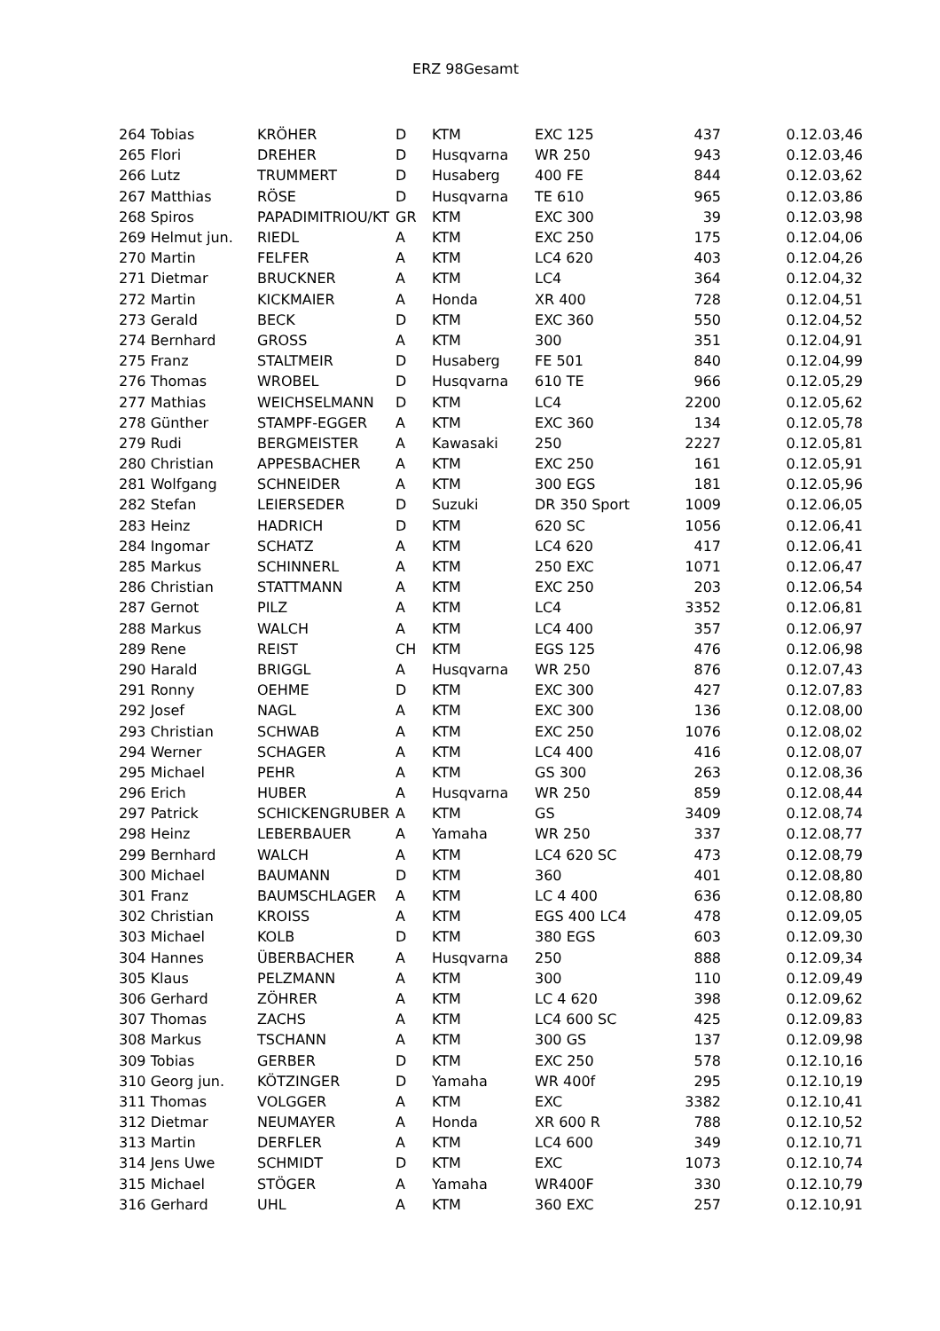ERZ 98Gesamt
| 264 Tobias | KRÖHER | D | KTM | EXC 125 | 437 | 0.12.03,46 |
| 265 Flori | DREHER | D | Husqvarna | WR 250 | 943 | 0.12.03,46 |
| 266 Lutz | TRUMMERT | D | Husaberg | 400 FE | 844 | 0.12.03,62 |
| 267 Matthias | RÖSE | D | Husqvarna | TE 610 | 965 | 0.12.03,86 |
| 268 Spiros | PAPADIMITRIOU/KT | GR | KTM | EXC 300 | 39 | 0.12.03,98 |
| 269 Helmut jun. | RIEDL | A | KTM | EXC 250 | 175 | 0.12.04,06 |
| 270 Martin | FELFER | A | KTM | LC4 620 | 403 | 0.12.04,26 |
| 271 Dietmar | BRUCKNER | A | KTM | LC4 | 364 | 0.12.04,32 |
| 272 Martin | KICKMAIER | A | Honda | XR 400 | 728 | 0.12.04,51 |
| 273 Gerald | BECK | D | KTM | EXC 360 | 550 | 0.12.04,52 |
| 274 Bernhard | GROSS | A | KTM | 300 | 351 | 0.12.04,91 |
| 275 Franz | STALTMEIR | D | Husaberg | FE 501 | 840 | 0.12.04,99 |
| 276 Thomas | WROBEL | D | Husqvarna | 610 TE | 966 | 0.12.05,29 |
| 277 Mathias | WEICHSELMANN | D | KTM | LC4 | 2200 | 0.12.05,62 |
| 278 Günther | STAMPF-EGGER | A | KTM | EXC 360 | 134 | 0.12.05,78 |
| 279 Rudi | BERGMEISTER | A | Kawasaki | 250 | 2227 | 0.12.05,81 |
| 280 Christian | APPESBACHER | A | KTM | EXC 250 | 161 | 0.12.05,91 |
| 281 Wolfgang | SCHNEIDER | A | KTM | 300 EGS | 181 | 0.12.05,96 |
| 282 Stefan | LEIERSEDER | D | Suzuki | DR 350 Sport | 1009 | 0.12.06,05 |
| 283 Heinz | HADRICH | D | KTM | 620 SC | 1056 | 0.12.06,41 |
| 284 Ingomar | SCHATZ | A | KTM | LC4 620 | 417 | 0.12.06,41 |
| 285 Markus | SCHINNERL | A | KTM | 250 EXC | 1071 | 0.12.06,47 |
| 286 Christian | STATTMANN | A | KTM | EXC 250 | 203 | 0.12.06,54 |
| 287 Gernot | PILZ | A | KTM | LC4 | 3352 | 0.12.06,81 |
| 288 Markus | WALCH | A | KTM | LC4 400 | 357 | 0.12.06,97 |
| 289 Rene | REIST | CH | KTM | EGS 125 | 476 | 0.12.06,98 |
| 290 Harald | BRIGGL | A | Husqvarna | WR 250 | 876 | 0.12.07,43 |
| 291 Ronny | OEHME | D | KTM | EXC 300 | 427 | 0.12.07,83 |
| 292 Josef | NAGL | A | KTM | EXC 300 | 136 | 0.12.08,00 |
| 293 Christian | SCHWAB | A | KTM | EXC 250 | 1076 | 0.12.08,02 |
| 294 Werner | SCHAGER | A | KTM | LC4 400 | 416 | 0.12.08,07 |
| 295 Michael | PEHR | A | KTM | GS 300 | 263 | 0.12.08,36 |
| 296 Erich | HUBER | A | Husqvarna | WR 250 | 859 | 0.12.08,44 |
| 297 Patrick | SCHICKENGRUBER | A | KTM | GS | 3409 | 0.12.08,74 |
| 298 Heinz | LEBERBAUER | A | Yamaha | WR 250 | 337 | 0.12.08,77 |
| 299 Bernhard | WALCH | A | KTM | LC4 620 SC | 473 | 0.12.08,79 |
| 300 Michael | BAUMANN | D | KTM | 360 | 401 | 0.12.08,80 |
| 301 Franz | BAUMSCHLAGER | A | KTM | LC 4 400 | 636 | 0.12.08,80 |
| 302 Christian | KROISS | A | KTM | EGS 400 LC4 | 478 | 0.12.09,05 |
| 303 Michael | KOLB | D | KTM | 380 EGS | 603 | 0.12.09,30 |
| 304 Hannes | ÜBERBACHER | A | Husqvarna | 250 | 888 | 0.12.09,34 |
| 305 Klaus | PELZMANN | A | KTM | 300 | 110 | 0.12.09,49 |
| 306 Gerhard | ZÖHRER | A | KTM | LC 4 620 | 398 | 0.12.09,62 |
| 307 Thomas | ZACHS | A | KTM | LC4 600 SC | 425 | 0.12.09,83 |
| 308 Markus | TSCHANN | A | KTM | 300 GS | 137 | 0.12.09,98 |
| 309 Tobias | GERBER | D | KTM | EXC 250 | 578 | 0.12.10,16 |
| 310 Georg jun. | KÖTZINGER | D | Yamaha | WR 400f | 295 | 0.12.10,19 |
| 311 Thomas | VOLGGER | A | KTM | EXC | 3382 | 0.12.10,41 |
| 312 Dietmar | NEUMAYER | A | Honda | XR 600 R | 788 | 0.12.10,52 |
| 313 Martin | DERFLER | A | KTM | LC4 600 | 349 | 0.12.10,71 |
| 314 Jens Uwe | SCHMIDT | D | KTM | EXC | 1073 | 0.12.10,74 |
| 315 Michael | STÖGER | A | Yamaha | WR400F | 330 | 0.12.10,79 |
| 316 Gerhard | UHL | A | KTM | 360 EXC | 257 | 0.12.10,91 |